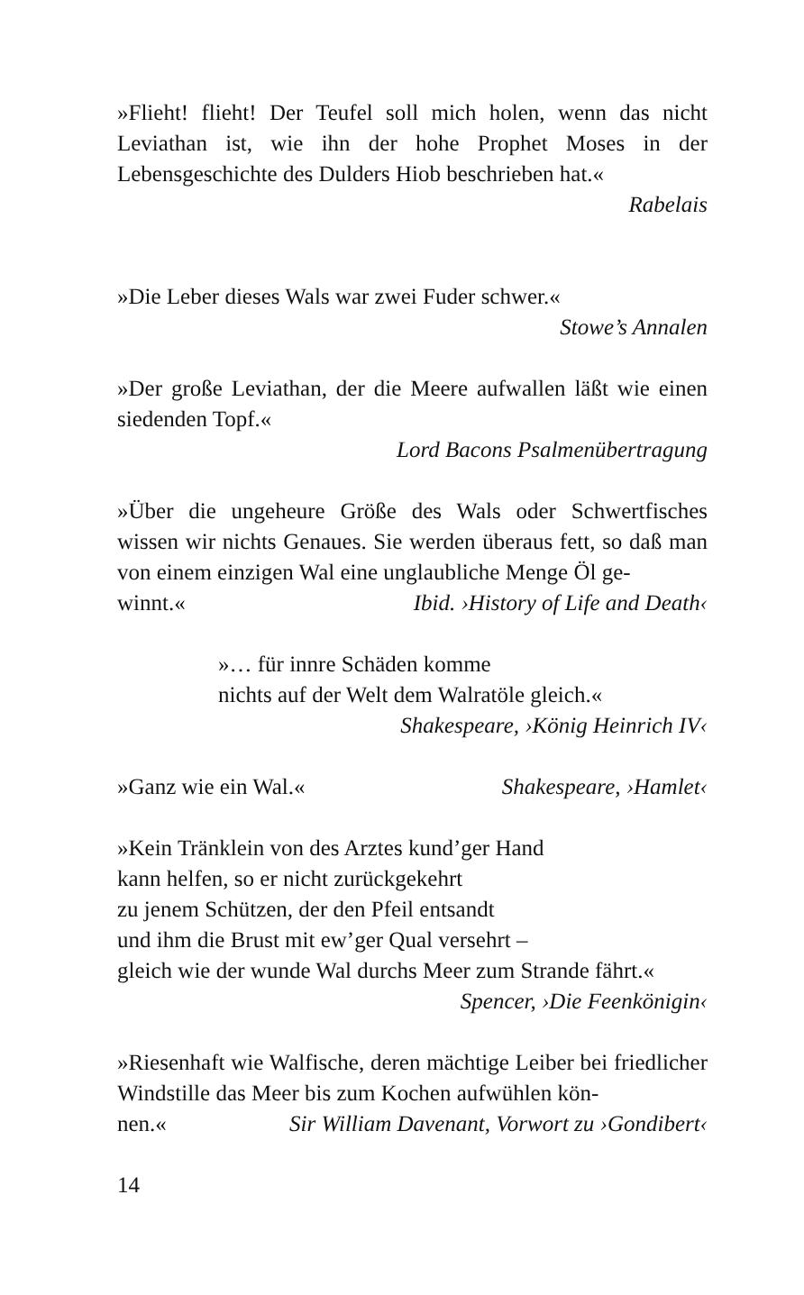»Flieht! flieht! Der Teufel soll mich holen, wenn das nicht Leviathan ist, wie ihn der hohe Prophet Moses in der Lebensgeschichte des Dulders Hiob beschrieben hat.«
Rabelais
»Die Leber dieses Wals war zwei Fuder schwer.«
Stowe’s Annalen
»Der große Leviathan, der die Meere aufwallen läßt wie einen siedenden Topf.«
Lord Bacons Psalmenübertragung
»Über die ungeheure Größe des Wals oder Schwertfisches wissen wir nichts Genaues. Sie werden überaus fett, so daß man von einem einzigen Wal eine unglaubliche Menge Öl ge-
winnt.« Ibid. ›History of Life and Death‹
»… für innre Schäden komme
nichts auf der Welt dem Walratöle gleich.«
Shakespeare, ›König Heinrich IV‹
»Ganz wie ein Wal.« Shakespeare, ›Hamlet‹
»Kein Tränklein von des Arztes kund’ger Hand
kann helfen, so er nicht zurückgekehrt
zu jenem Schützen, der den Pfeil entsandt
und ihm die Brust mit ew’ger Qual versehrt –
gleich wie der wunde Wal durchs Meer zum Strande fährt.«
Spencer, ›Die Feenkönigin‹
»Riesenhaft wie Walfische, deren mächtige Leiber bei friedlicher Windstille das Meer bis zum Kochen aufwühlen kön-
nen.« Sir William Davenant, Vorwort zu ›Gondibert‹
14